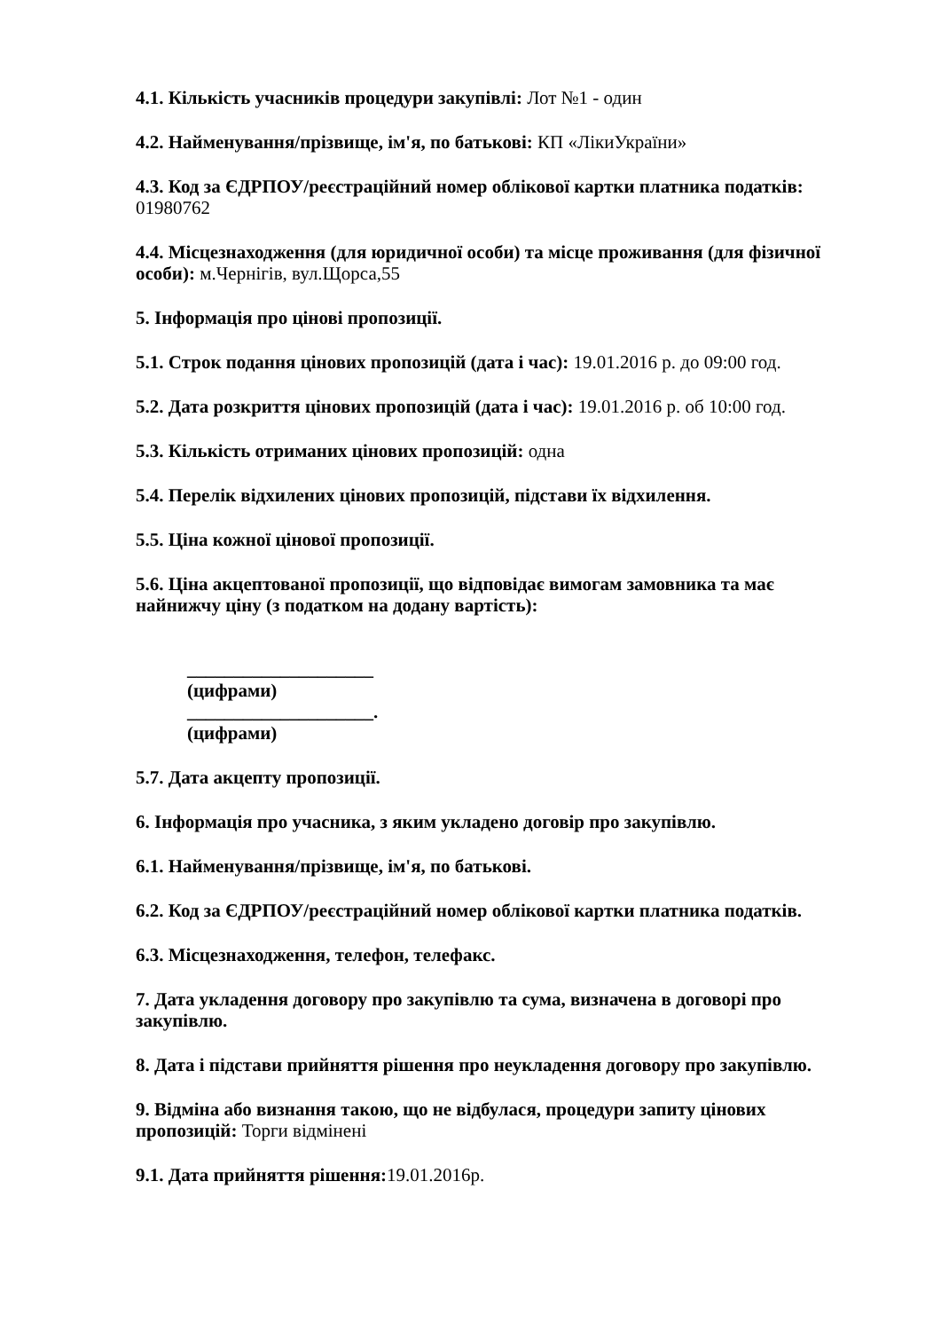4.1. Кількість учасників процедури закупівлі: Лот №1 - один
4.2. Найменування/прізвище, ім'я, по батькові: КП «ЛікиУкраїни»
4.3. Код за ЄДРПОУ/реєстраційний номер облікової картки платника податків: 01980762
4.4. Місцезнаходження (для юридичної особи) та місце проживання (для фізичної особи): м.Чернігів, вул.Щорса,55
5. Інформація про цінові пропозиції.
5.1. Строк подання цінових пропозицій (дата і час): 19.01.2016 р. до 09:00 год.
5.2. Дата розкриття цінових пропозицій (дата і час): 19.01.2016 р. об 10:00 год.
5.3. Кількість отриманих цінових пропозицій: одна
5.4. Перелік відхилених цінових пропозицій, підстави їх відхилення.
5.5. Ціна кожної цінової пропозиції.
5.6. Ціна акцептованої пропозиції, що відповідає вимогам замовника та має найнижчу ціну (з податком на додану вартість):
____________________
(цифрами)
____________________.
(цифрами)
5.7. Дата акцепту пропозиції.
6. Інформація про учасника, з яким укладено договір про закупівлю.
6.1. Найменування/прізвище, ім'я, по батькові.
6.2. Код за ЄДРПОУ/реєстраційний номер облікової картки платника податків.
6.3. Місцезнаходження, телефон, телефакс.
7. Дата укладення договору про закупівлю та сума, визначена в договорі про закупівлю.
8. Дата і підстави прийняття рішення про неукладення договору про закупівлю.
9. Відміна або визнання такою, що не відбулася, процедури запиту цінових пропозицій: Торги відмінені
9.1. Дата прийняття рішення: 19.01.2016р.